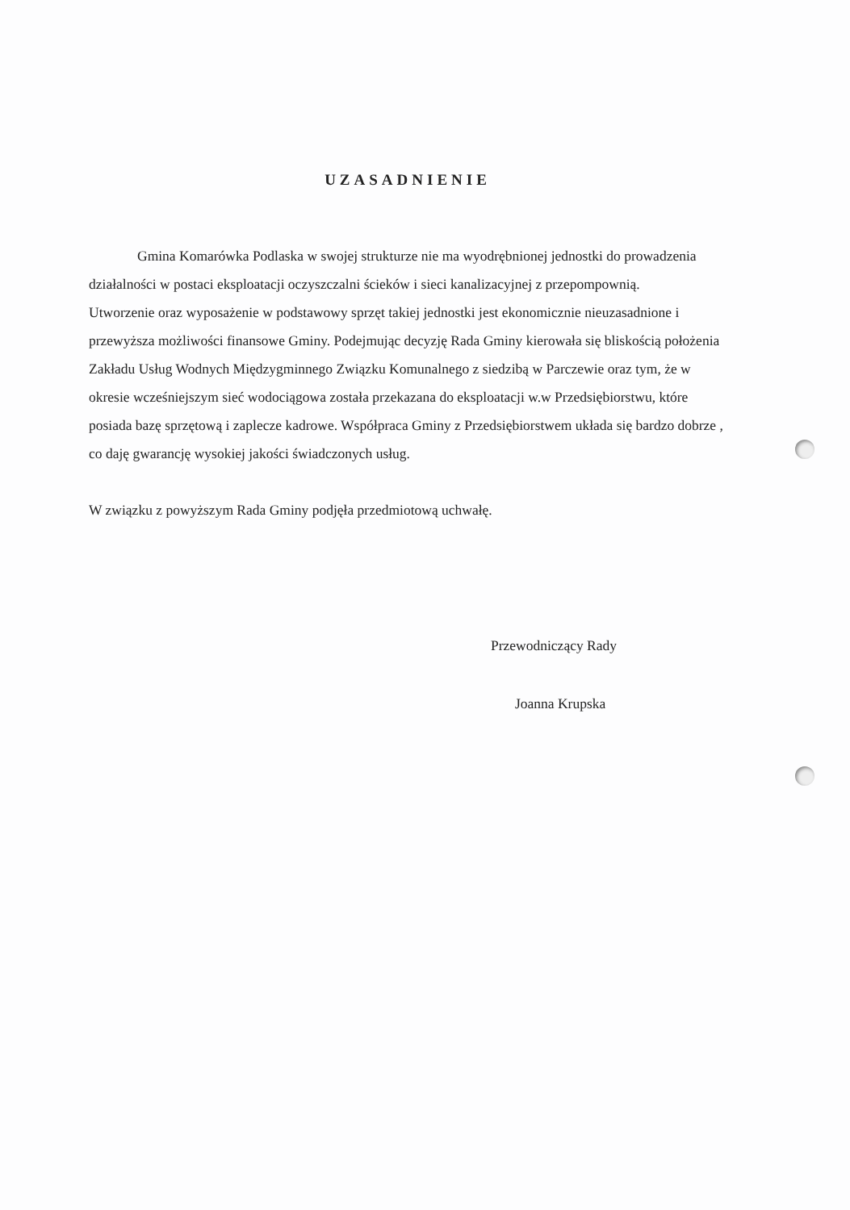UZASADNIENIE
Gmina Komarówka Podlaska w swojej strukturze nie ma wyodrębnionej jednostki do prowadzenia działalności w postaci eksploatacji oczyszczalni ścieków i sieci kanalizacyjnej z przepompownią.
Utworzenie oraz wyposażenie w podstawowy sprzęt takiej jednostki jest ekonomicznie nieuzasadnione i przewyższa możliwości finansowe Gminy. Podejmując decyzję Rada Gminy kierowała się bliskością położenia Zakładu Usług Wodnych Międzygminnego Związku Komunalnego z siedzibą w Parczewie oraz tym, że w okresie wcześniejszym sieć wodociągowa została przekazana do eksploatacji w.w Przedsiębiorstwu, które posiada bazę sprzętową i zaplecze kadrowe. Współpraca Gminy z Przedsiębiorstwem układa się bardzo dobrze , co daję gwarancję wysokiej jakości świadczonych usług.
W związku z powyższym Rada Gminy podjęła przedmiotową uchwałę.
Przewodniczący Rady
Joanna Krupska